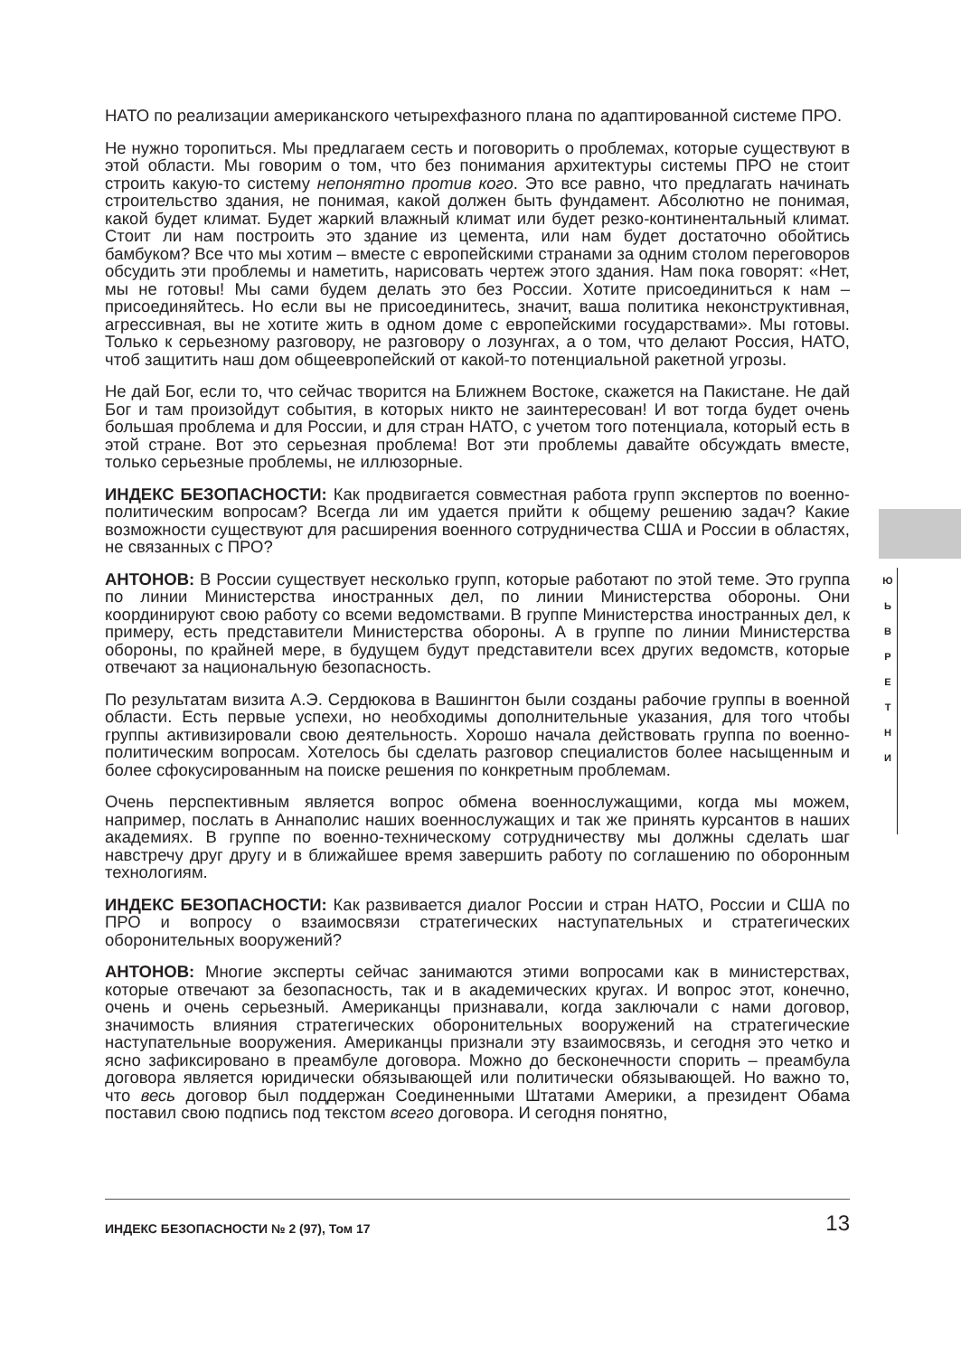НАТО по реализации американского четырехфазного плана по адаптированной системе ПРО.
Не нужно торопиться. Мы предлагаем сесть и поговорить о проблемах, которые существуют в этой области. Мы говорим о том, что без понимания архитектуры системы ПРО не стоит строить какую-то систему непонятно против кого. Это все равно, что предлагать начинать строительство здания, не понимая, какой должен быть фундамент. Абсолютно не понимая, какой будет климат. Будет жаркий влажный климат или будет резко-континентальный климат. Стоит ли нам построить это здание из цемента, или нам будет достаточно обойтись бамбуком? Все что мы хотим – вместе с европейскими странами за одним столом переговоров обсудить эти проблемы и наметить, нарисовать чертеж этого здания. Нам пока говорят: «Нет, мы не готовы! Мы сами будем делать это без России. Хотите присоединиться к нам – присоединяйтесь. Но если вы не присоединитесь, значит, ваша политика неконструктивная, агрессивная, вы не хотите жить в одном доме с европейскими государствами». Мы готовы. Только к серьезному разговору, не разговору о лозунгах, а о том, что делают Россия, НАТО, чтоб защитить наш дом общеевропейский от какой-то потенциальной ракетной угрозы.
Не дай Бог, если то, что сейчас творится на Ближнем Востоке, скажется на Пакистане. Не дай Бог и там произойдут события, в которых никто не заинтересован! И вот тогда будет очень большая проблема и для России, и для стран НАТО, с учетом того потенциала, который есть в этой стране. Вот это серьезная проблема! Вот эти проблемы давайте обсуждать вместе, только серьезные проблемы, не иллюзорные.
ИНДЕКС БЕЗОПАСНОСТИ: Как продвигается совместная работа групп экспертов по военно-политическим вопросам? Всегда ли им удается прийти к общему решению задач? Какие возможности существуют для расширения военного сотрудничества США и России в областях, не связанных с ПРО?
АНТОНОВ: В России существует несколько групп, которые работают по этой теме. Это группа по линии Министерства иностранных дел, по линии Министерства обороны. Они координируют свою работу со всеми ведомствами. В группе Министерства иностранных дел, к примеру, есть представители Министерства обороны. А в группе по линии Министерства обороны, по крайней мере, в будущем будут представители всех других ведомств, которые отвечают за национальную безопасность.
По результатам визита А.Э. Сердюкова в Вашингтон были созданы рабочие группы в военной области. Есть первые успехи, но необходимы дополнительные указания, для того чтобы группы активизировали свою деятельность. Хорошо начала действовать группа по военно-политическим вопросам. Хотелось бы сделать разговор специалистов более насыщенным и более сфокусированным на поиске решения по конкретным проблемам.
Очень перспективным является вопрос обмена военнослужащими, когда мы можем, например, послать в Аннаполис наших военнослужащих и так же принять курсантов в наших академиях. В группе по военно-техническому сотрудничеству мы должны сделать шаг навстречу друг другу и в ближайшее время завершить работу по соглашению по оборонным технологиям.
ИНДЕКС БЕЗОПАСНОСТИ: Как развивается диалог России и стран НАТО, России и США по ПРО и вопросу о взаимосвязи стратегических наступательных и стратегических оборонительных вооружений?
АНТОНОВ: Многие эксперты сейчас занимаются этими вопросами как в министерствах, которые отвечают за безопасность, так и в академических кругах. И вопрос этот, конечно, очень и очень серьезный. Американцы признавали, когда заключали с нами договор, значимость влияния стратегических оборонительных вооружений на стратегические наступательные вооружения. Американцы признали эту взаимосвязь, и сегодня это четко и ясно зафиксировано в преамбуле договора. Можно до бесконечности спорить – преамбула договора является юридически обязывающей или политически обязывающей. Но важно то, что весь договор был поддержан Соединенными Штатами Америки, а президент Обама поставил свою подпись под текстом всего договора. И сегодня понятно,
Ю
Ь
В
Р
Е
Т
Н
И
ИНДЕКС БЕЗОПАСНОСТИ № 2 (97), Том 17 13